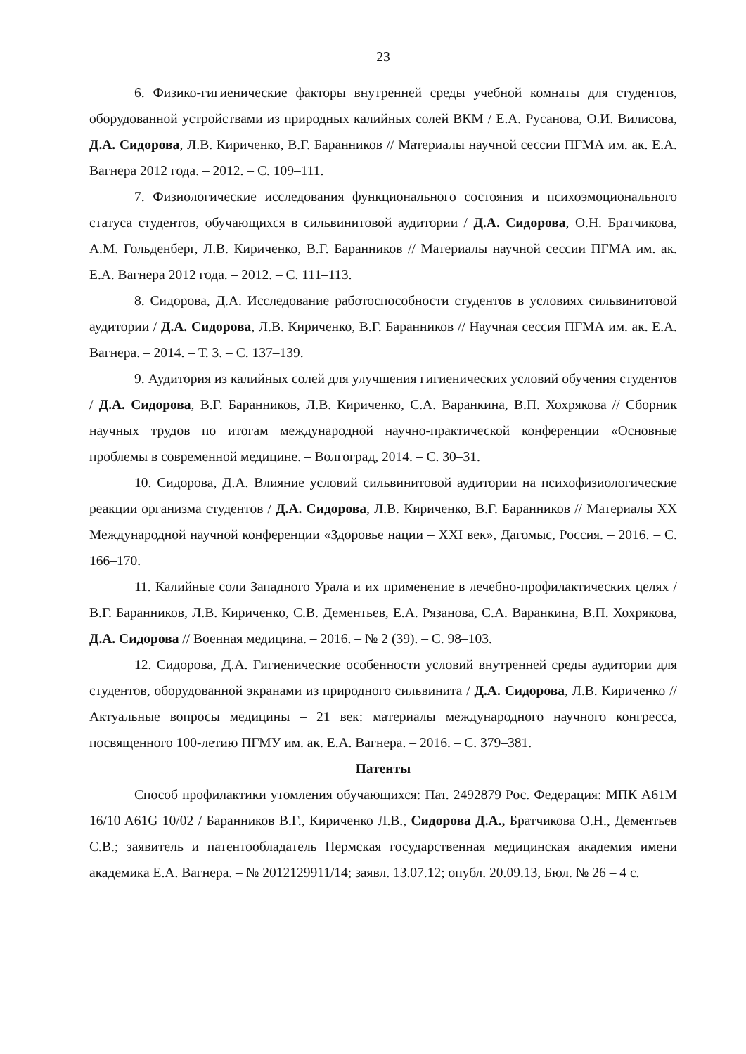23
6. Физико-гигиенические факторы внутренней среды учебной комнаты для студентов, оборудованной устройствами из природных калийных солей ВКМ / Е.А. Русанова, О.И. Вилисова, Д.А. Сидорова, Л.В. Кириченко, В.Г. Баранников // Материалы научной сессии ПГМА им. ак. Е.А. Вагнера 2012 года. – 2012. – С. 109–111.
7. Физиологические исследования функционального состояния и психоэмоционального статуса студентов, обучающихся в сильвинитовой аудитории / Д.А. Сидорова, О.Н. Братчикова, А.М. Гольденберг, Л.В. Кириченко, В.Г. Баранников // Материалы научной сессии ПГМА им. ак. Е.А. Вагнера 2012 года. – 2012. – С. 111–113.
8. Сидорова, Д.А. Исследование работоспособности студентов в условиях сильвинитовой аудитории / Д.А. Сидорова, Л.В. Кириченко, В.Г. Баранников // Научная сессия ПГМА им. ак. Е.А. Вагнера. – 2014. – Т. 3. – С. 137–139.
9. Аудитория из калийных солей для улучшения гигиенических условий обучения студентов / Д.А. Сидорова, В.Г. Баранников, Л.В. Кириченко, С.А. Варанкина, В.П. Хохрякова // Сборник научных трудов по итогам международной научно-практической конференции «Основные проблемы в современной медицине. – Волгоград, 2014. – С. 30–31.
10. Сидорова, Д.А. Влияние условий сильвинитовой аудитории на психофизиологические реакции организма студентов / Д.А. Сидорова, Л.В. Кириченко, В.Г. Баранников // Материалы XX Международной научной конференции «Здоровье нации – XXI век», Дагомыс, Россия. – 2016. – С. 166–170.
11. Калийные соли Западного Урала и их применение в лечебно-профилактических целях / В.Г. Баранников, Л.В. Кириченко, С.В. Дементьев, Е.А. Рязанова, С.А. Варанкина, В.П. Хохрякова, Д.А. Сидорова // Военная медицина. – 2016. – № 2 (39). – С. 98–103.
12. Сидорова, Д.А. Гигиенические особенности условий внутренней среды аудитории для студентов, оборудованной экранами из природного сильвинита / Д.А. Сидорова, Л.В. Кириченко // Актуальные вопросы медицины – 21 век: материалы международного научного конгресса, посвященного 100-летию ПГМУ им. ак. Е.А. Вагнера. – 2016. – С. 379–381.
Патенты
Способ профилактики утомления обучающихся: Пат. 2492879 Рос. Федерация: МПК A61M 16/10 A61G 10/02 / Баранников В.Г., Кириченко Л.В., Сидорова Д.А., Братчикова О.Н., Дементьев С.В.; заявитель и патентообладатель Пермская государственная медицинская академия имени академика Е.А. Вагнера. – № 2012129911/14; заявл. 13.07.12; опубл. 20.09.13, Бюл. № 26 – 4 с.